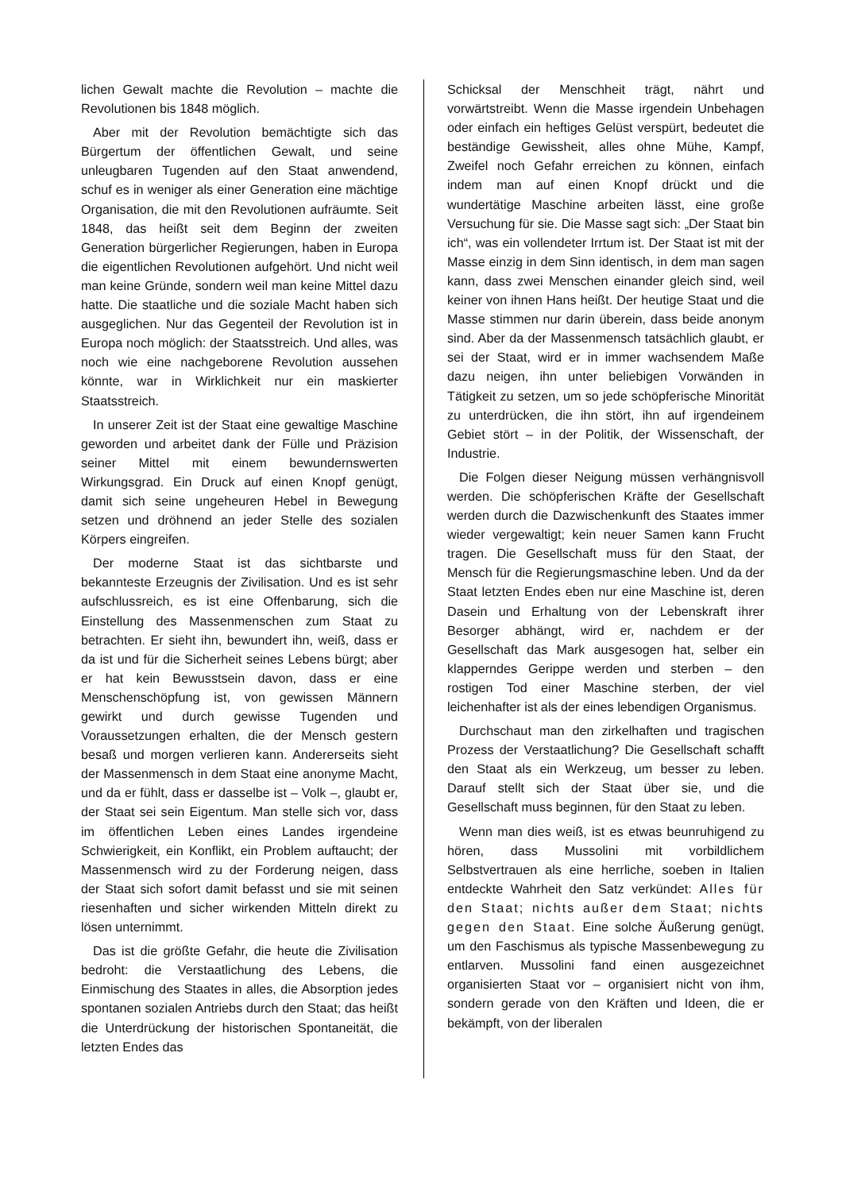lichen Gewalt machte die Revolution – machte die Revolutionen bis 1848 möglich.
Aber mit der Revolution bemächtigte sich das Bürgertum der öffentlichen Gewalt, und seine unleugbaren Tugenden auf den Staat anwendend, schuf es in weniger als einer Generation eine mächtige Organisation, die mit den Revolutionen aufräumte. Seit 1848, das heißt seit dem Beginn der zweiten Generation bürgerlicher Regierungen, haben in Europa die eigentlichen Revolutionen aufgehört. Und nicht weil man keine Gründe, sondern weil man keine Mittel dazu hatte. Die staatliche und die soziale Macht haben sich ausgeglichen. Nur das Gegenteil der Revolution ist in Europa noch möglich: der Staatsstreich. Und alles, was noch wie eine nachgeborene Revolution aussehen könnte, war in Wirklichkeit nur ein maskierter Staatsstreich.
In unserer Zeit ist der Staat eine gewaltige Maschine geworden und arbeitet dank der Fülle und Präzision seiner Mittel mit einem bewundernswerten Wirkungsgrad. Ein Druck auf einen Knopf genügt, damit sich seine ungeheuren Hebel in Bewegung setzen und dröhnend an jeder Stelle des sozialen Körpers eingreifen.
Der moderne Staat ist das sichtbarste und bekannteste Erzeugnis der Zivilisation. Und es ist sehr aufschlussreich, es ist eine Offenbarung, sich die Einstellung des Massenmenschen zum Staat zu betrachten. Er sieht ihn, bewundert ihn, weiß, dass er da ist und für die Sicherheit seines Lebens bürgt; aber er hat kein Bewusstsein davon, dass er eine Menschenschöpfung ist, von gewissen Männern gewirkt und durch gewisse Tugenden und Voraussetzungen erhalten, die der Mensch gestern besaß und morgen verlieren kann. Andererseits sieht der Massenmensch in dem Staat eine anonyme Macht, und da er fühlt, dass er dasselbe ist – Volk –, glaubt er, der Staat sei sein Eigentum. Man stelle sich vor, dass im öffentlichen Leben eines Landes irgendeine Schwierigkeit, ein Konflikt, ein Problem auftaucht; der Massenmensch wird zu der Forderung neigen, dass der Staat sich sofort damit befasst und sie mit seinen riesenhaften und sicher wirkenden Mitteln direkt zu lösen unternimmt.
Das ist die größte Gefahr, die heute die Zivilisation bedroht: die Verstaatlichung des Lebens, die Einmischung des Staates in alles, die Absorption jedes spontanen sozialen Antriebs durch den Staat; das heißt die Unterdrückung der historischen Spontaneität, die letzten Endes das
Schicksal der Menschheit trägt, nährt und vorwärtstreibt. Wenn die Masse irgendein Unbehagen oder einfach ein heftiges Gelüst verspürt, bedeutet die beständige Gewissheit, alles ohne Mühe, Kampf, Zweifel noch Gefahr erreichen zu können, einfach indem man auf einen Knopf drückt und die wundertätige Maschine arbeiten lässt, eine große Versuchung für sie. Die Masse sagt sich: „Der Staat bin ich“, was ein vollendeter Irrtum ist. Der Staat ist mit der Masse einzig in dem Sinn identisch, in dem man sagen kann, dass zwei Menschen einander gleich sind, weil keiner von ihnen Hans heißt. Der heutige Staat und die Masse stimmen nur darin überein, dass beide anonym sind. Aber da der Massenmensch tatsächlich glaubt, er sei der Staat, wird er in immer wachsendem Maße dazu neigen, ihn unter beliebigen Vorwänden in Tätigkeit zu setzen, um so jede schöpferische Minorität zu unterdrücken, die ihn stört, ihn auf irgendeinem Gebiet stört – in der Politik, der Wissenschaft, der Industrie.
Die Folgen dieser Neigung müssen verhängnisvoll werden. Die schöpferischen Kräfte der Gesellschaft werden durch die Dazwischenkunft des Staates immer wieder vergewaltigt; kein neuer Samen kann Frucht tragen. Die Gesellschaft muss für den Staat, der Mensch für die Regierungsmaschine leben. Und da der Staat letzten Endes eben nur eine Maschine ist, deren Dasein und Erhaltung von der Lebenskraft ihrer Besorger abhängt, wird er, nachdem er der Gesellschaft das Mark ausgesogen hat, selber ein klapperndes Gerippe werden und sterben – den rostigen Tod einer Maschine sterben, der viel leichenhafter ist als der eines lebendigen Organismus.
Durchschaut man den zirkelhaften und tragischen Prozess der Verstaatlichung? Die Gesellschaft schafft den Staat als ein Werkzeug, um besser zu leben. Darauf stellt sich der Staat über sie, und die Gesellschaft muss beginnen, für den Staat zu leben.
Wenn man dies weiß, ist es etwas beunruhigend zu hören, dass Mussolini mit vorbildlichem Selbstvertrauen als eine herrliche, soeben in Italien entdeckte Wahrheit den Satz verkündet: Alles für den Staat; nichts außer dem Staat; nichts gegen den Staat. Eine solche Äußerung genügt, um den Faschismus als typische Massenbewegung zu entlarven. Mussolini fand einen ausgezeichnet organisierten Staat vor – organisiert nicht von ihm, sondern gerade von den Kräften und Ideen, die er bekämpft, von der liberalen